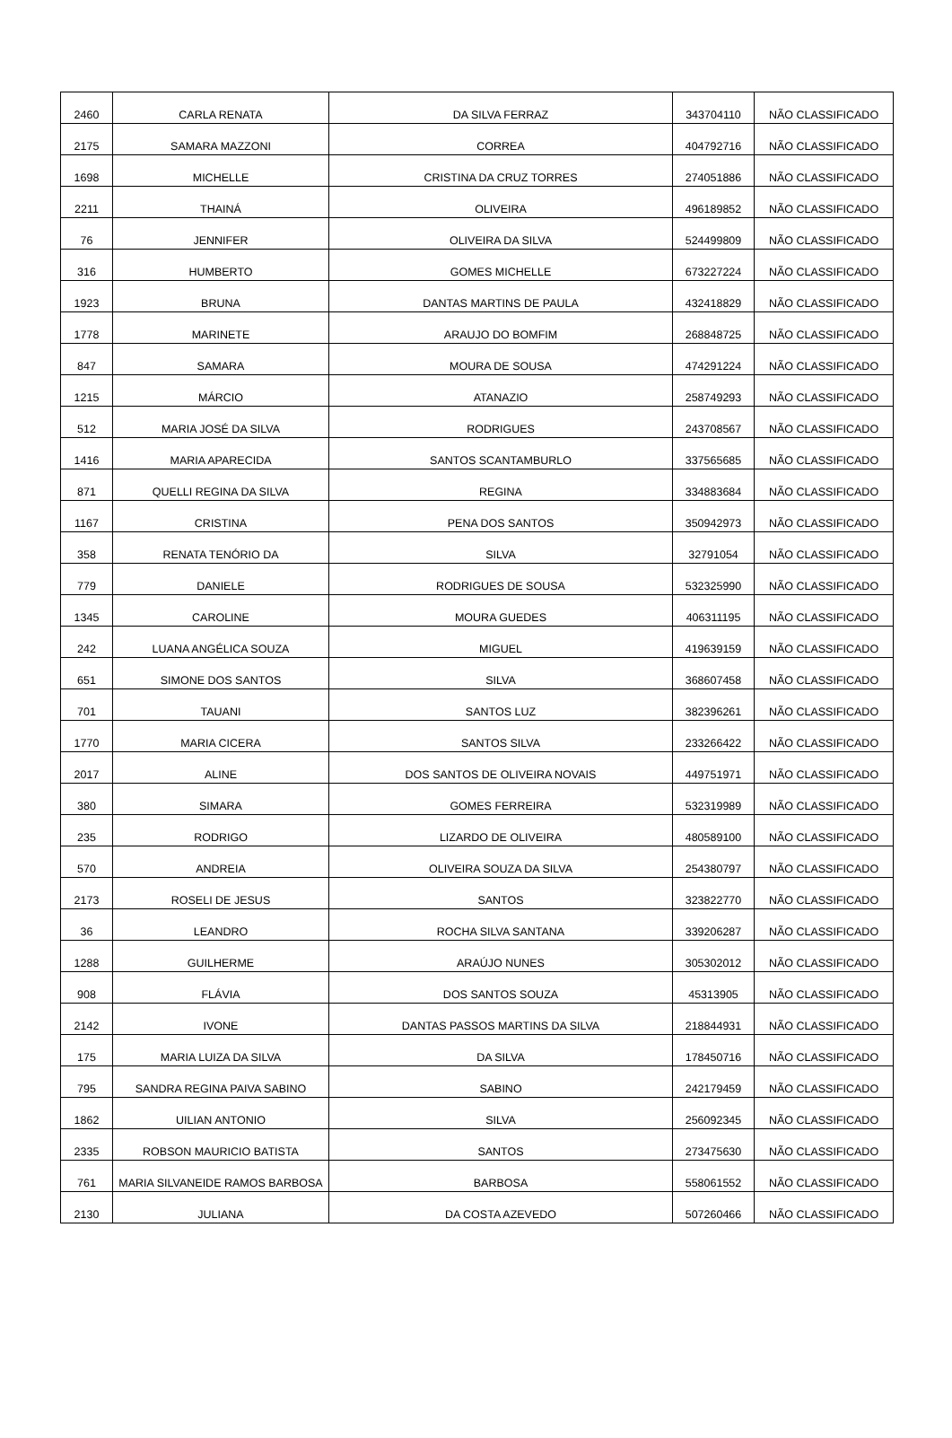| 2460 | CARLA RENATA | DA SILVA FERRAZ | 343704110 | NÃO CLASSIFICADO |
| 2175 | SAMARA MAZZONI | CORREA | 404792716 | NÃO CLASSIFICADO |
| 1698 | MICHELLE | CRISTINA DA CRUZ TORRES | 274051886 | NÃO CLASSIFICADO |
| 2211 | THAINÁ | OLIVEIRA | 496189852 | NÃO CLASSIFICADO |
| 76 | JENNIFER | OLIVEIRA DA SILVA | 524499809 | NÃO CLASSIFICADO |
| 316 | HUMBERTO | GOMES MICHELLE | 673227224 | NÃO CLASSIFICADO |
| 1923 | BRUNA | DANTAS MARTINS DE PAULA | 432418829 | NÃO CLASSIFICADO |
| 1778 | MARINETE | ARAUJO DO BOMFIM | 268848725 | NÃO CLASSIFICADO |
| 847 | SAMARA | MOURA DE SOUSA | 474291224 | NÃO CLASSIFICADO |
| 1215 | MÁRCIO | ATANAZIO | 258749293 | NÃO CLASSIFICADO |
| 512 | MARIA JOSÉ DA SILVA | RODRIGUES | 243708567 | NÃO CLASSIFICADO |
| 1416 | MARIA APARECIDA | SANTOS SCANTAMBURLO | 337565685 | NÃO CLASSIFICADO |
| 871 | QUELLI REGINA DA SILVA | REGINA | 334883684 | NÃO CLASSIFICADO |
| 1167 | CRISTINA | PENA DOS SANTOS | 350942973 | NÃO CLASSIFICADO |
| 358 | RENATA TENÓRIO DA | SILVA | 32791054 | NÃO CLASSIFICADO |
| 779 | DANIELE | RODRIGUES DE SOUSA | 532325990 | NÃO CLASSIFICADO |
| 1345 | CAROLINE | MOURA GUEDES | 406311195 | NÃO CLASSIFICADO |
| 242 | LUANA ANGÉLICA SOUZA | MIGUEL | 419639159 | NÃO CLASSIFICADO |
| 651 | SIMONE DOS SANTOS | SILVA | 368607458 | NÃO CLASSIFICADO |
| 701 | TAUANI | SANTOS LUZ | 382396261 | NÃO CLASSIFICADO |
| 1770 | MARIA CICERA | SANTOS SILVA | 233266422 | NÃO CLASSIFICADO |
| 2017 | ALINE | DOS SANTOS DE OLIVEIRA NOVAIS | 449751971 | NÃO CLASSIFICADO |
| 380 | SIMARA | GOMES FERREIRA | 532319989 | NÃO CLASSIFICADO |
| 235 | RODRIGO | LIZARDO DE OLIVEIRA | 480589100 | NÃO CLASSIFICADO |
| 570 | ANDREIA | OLIVEIRA SOUZA DA SILVA | 254380797 | NÃO CLASSIFICADO |
| 2173 | ROSELI DE JESUS | SANTOS | 323822770 | NÃO CLASSIFICADO |
| 36 | LEANDRO | ROCHA SILVA SANTANA | 339206287 | NÃO CLASSIFICADO |
| 1288 | GUILHERME | ARAÚJO NUNES | 305302012 | NÃO CLASSIFICADO |
| 908 | FLÁVIA | DOS SANTOS SOUZA | 45313905 | NÃO CLASSIFICADO |
| 2142 | IVONE | DANTAS PASSOS MARTINS DA SILVA | 218844931 | NÃO CLASSIFICADO |
| 175 | MARIA LUIZA DA SILVA | DA SILVA | 178450716 | NÃO CLASSIFICADO |
| 795 | SANDRA REGINA PAIVA SABINO | SABINO | 242179459 | NÃO CLASSIFICADO |
| 1862 | UILIAN ANTONIO | SILVA | 256092345 | NÃO CLASSIFICADO |
| 2335 | ROBSON MAURICIO BATISTA | SANTOS | 273475630 | NÃO CLASSIFICADO |
| 761 | MARIA SILVANEIDE RAMOS BARBOSA | BARBOSA | 558061552 | NÃO CLASSIFICADO |
| 2130 | JULIANA | DA COSTA AZEVEDO | 507260466 | NÃO CLASSIFICADO |